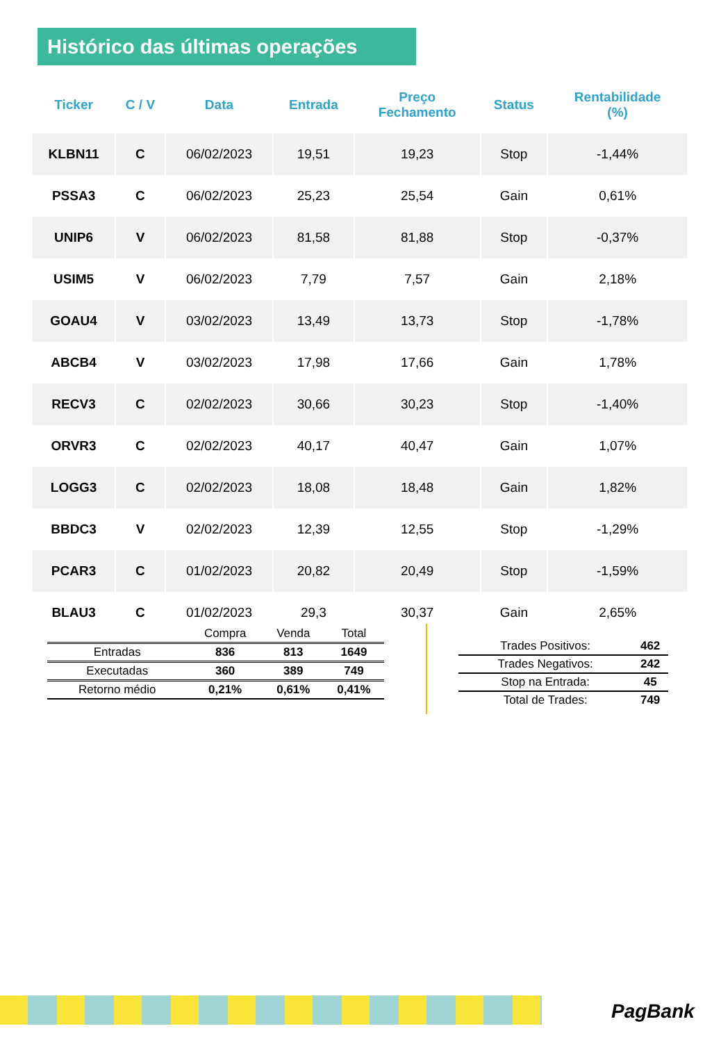Histórico das últimas operações
| Ticker | C / V | Data | Entrada | Preço Fechamento | Status | Rentabilidade (%) |
| --- | --- | --- | --- | --- | --- | --- |
| KLBN11 | C | 06/02/2023 | 19,51 | 19,23 | Stop | -1,44% |
| PSSA3 | C | 06/02/2023 | 25,23 | 25,54 | Gain | 0,61% |
| UNIP6 | V | 06/02/2023 | 81,58 | 81,88 | Stop | -0,37% |
| USIM5 | V | 06/02/2023 | 7,79 | 7,57 | Gain | 2,18% |
| GOAU4 | V | 03/02/2023 | 13,49 | 13,73 | Stop | -1,78% |
| ABCB4 | V | 03/02/2023 | 17,98 | 17,66 | Gain | 1,78% |
| RECV3 | C | 02/02/2023 | 30,66 | 30,23 | Stop | -1,40% |
| ORVR3 | C | 02/02/2023 | 40,17 | 40,47 | Gain | 1,07% |
| LOGG3 | C | 02/02/2023 | 18,08 | 18,48 | Gain | 1,82% |
| BBDC3 | V | 02/02/2023 | 12,39 | 12,55 | Stop | -1,29% |
| PCAR3 | C | 01/02/2023 | 20,82 | 20,49 | Stop | -1,59% |
| BLAU3 | C | 01/02/2023 | 29,3 | 30,37 | Gain | 2,65% |
| | Compra | Venda | Total |
| Entradas | 836 | 813 | 1649 |
| Executadas | 360 | 389 | 749 |
| Retorno médio | 0,21% | 0,61% | 0,41% |
| Trades Positivos: | 462 |
| Trades Negativos: | 242 |
| Stop na Entrada: | 45 |
| Total de Trades: | 749 |
PagBank